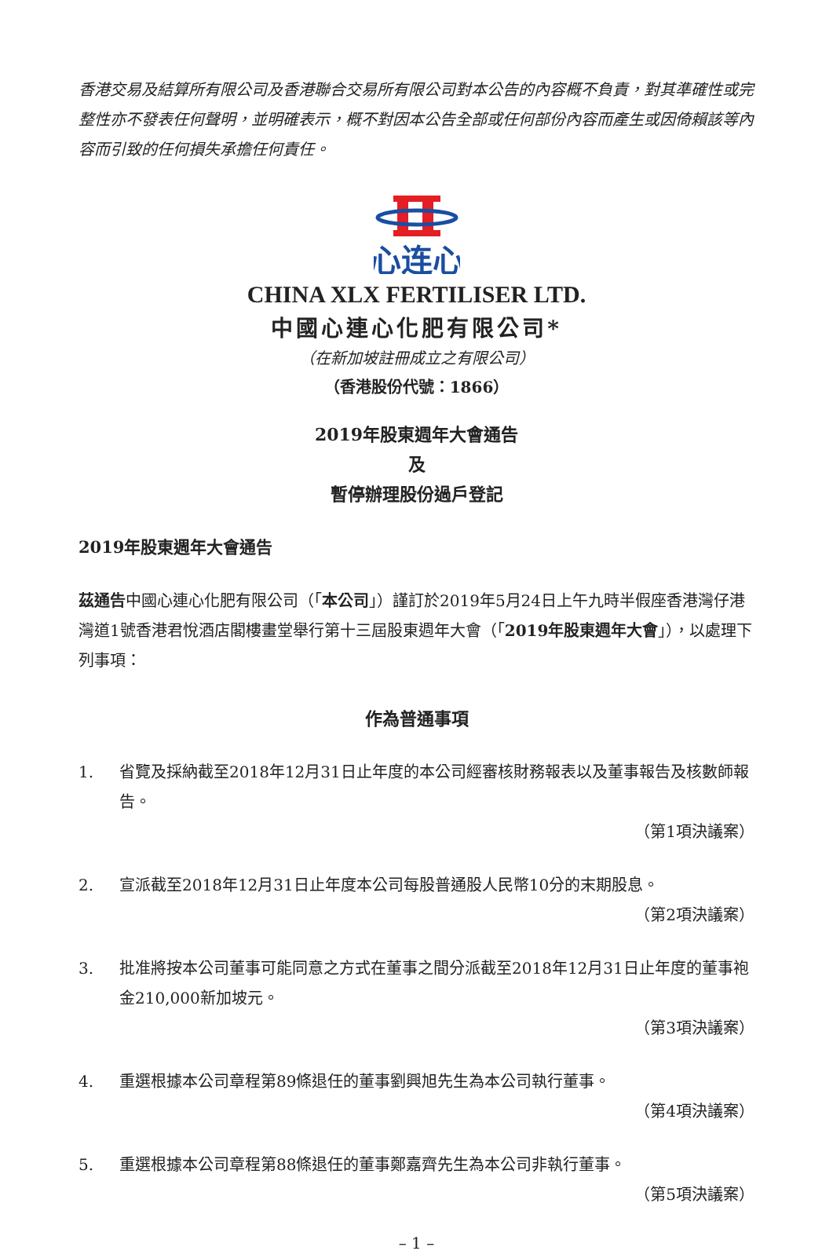香港交易及結算所有限公司及香港聯合交易所有限公司對本公告的內容概不負責，對其準確性或完整性亦不發表任何聲明，並明確表示，概不對因本公告全部或任何部份內容而產生或因倚賴該等內容而引致的任何損失承擔任何責任。
心连心
CHINA XLX FERTILISER LTD.
中國心連心化肥有限公司*
（在新加坡註冊成立之有限公司）
（香港股份代號：1866）
2019年股東週年大會通告
及
暫停辦理股份過戶登記
2019年股東週年大會通告
茲通告中國心連心化肥有限公司（「本公司」）謹訂於2019年5月24日上午九時半假座香港灣仔港灣道1號香港君悅酒店閣樓畫堂舉行第十三屆股東週年大會（「2019年股東週年大會」），以處理下列事項：
作為普通事項
1. 省覽及採納截至2018年12月31日止年度的本公司經審核財務報表以及董事報告及核數師報告。
（第1項決議案）
2. 宣派截至2018年12月31日止年度本公司每股普通股人民幣10分的末期股息。
（第2項決議案）
3. 批准將按本公司董事可能同意之方式在董事之間分派截至2018年12月31日止年度的董事袍金210,000新加坡元。
（第3項決議案）
4. 重選根據本公司章程第89條退任的董事劉興旭先生為本公司執行董事。
（第4項決議案）
5. 重選根據本公司章程第88條退任的董事鄭嘉齊先生為本公司非執行董事。
（第5項決議案）
– 1 –